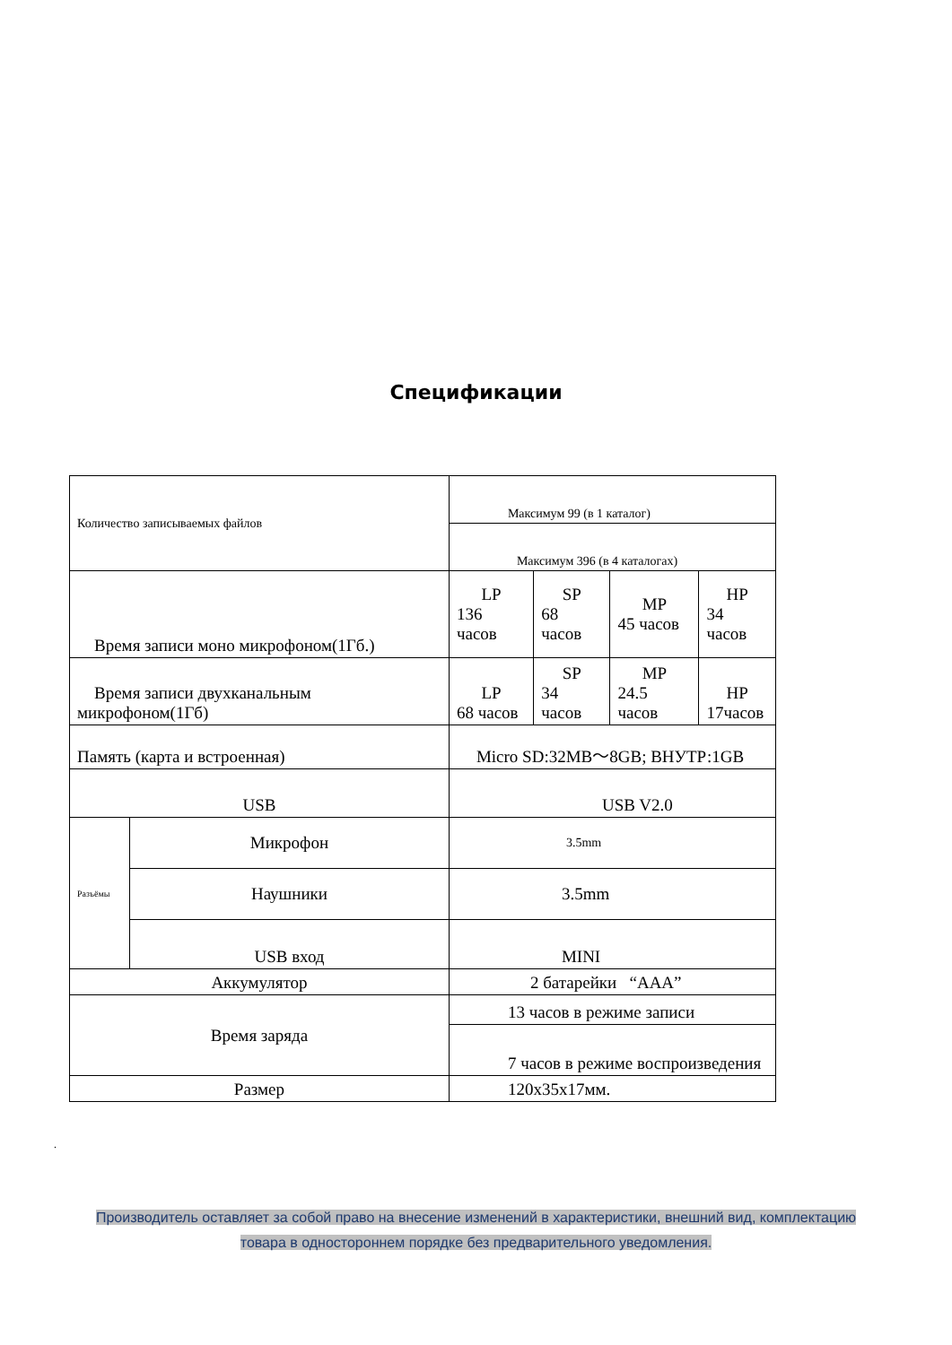Спецификации
| Количество записываемых файлов | | Максимум 99 (в 1 каталог) | | | | | |
| | | Максимум 396 (в 4 каталогах) | | | | | |
| Время записи моно микрофоном(1Гб.) | | | | LP 136 часов | SP 68 часов | MP 45 часов | HP 34 часов |
| Время записи двухканальным микрофоном(1Гб) | | | | LP 68 часов | SP 34 часов | MP 24.5 часов | HP 17часов |
| Память (карта и встроенная) | | | | Micro SD:32MB～8GB; ВНУТР:1GB | | | |
| USB | | USB V2.0 | | | | | |
| Разъёмы | Микрофон | | 3.5mm | | | | |
| | Наушники | | 3.5mm | | | | |
| | USB вход | | MINI | | | | |
| Аккумулятор | | 2 батарейки “AAA” | | | | | |
| Время заряда | | 13 часов в режиме записи | | | | | |
| | | 7 часов в режиме воспроизведения | | | | | |
| Размер | | 120x35x17мм. | | | | | |
.
Производитель оставляет за собой право на внесение изменений в характеристики, внешний вид, комплектацию
товара в одностороннем порядке без предварительного уведомления.